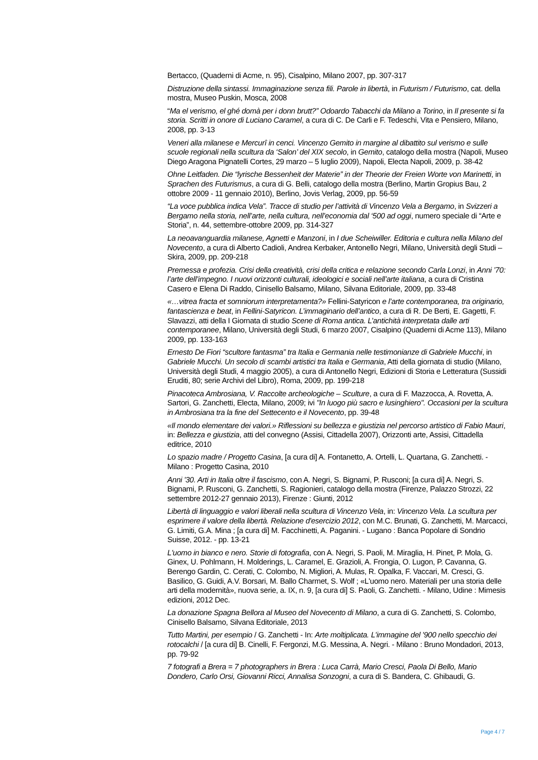Bertacco, (Quaderni di Acme, n. 95), Cisalpino, Milano 2007, pp. 307-317
Distruzione della sintassi. Immaginazione senza fili. Parole in libertà, in Futurism / Futurismo, cat. della mostra, Museo Puskin, Mosca, 2008
“Ma el verismo, el ghé domà per i donn brutt?” Odoardo Tabacchi da Milano a Torino, in Il presente si fa storia. Scritti in onore di Luciano Caramel, a cura di C. De Carli e F. Tedeschi, Vita e Pensiero, Milano, 2008, pp. 3-13
Veneri alla milanese e Mercurî in cenci. Vincenzo Gemito in margine al dibattito sul verismo e sulle scuole regionali nella scultura da ‘Salon’ del XIX secolo, in Gemito, catalogo della mostra (Napoli, Museo Diego Aragona Pignatelli Cortes, 29 marzo – 5 luglio 2009), Napoli, Electa Napoli, 2009, p. 38-42
Ohne Leitfaden. Die “lyrische Bessenheit der Materie” in der Theorie der Freien Worte von Marinetti, in Sprachen des Futurismus, a cura di G. Belli, catalogo della mostra (Berlino, Martin Gropius Bau, 2 ottobre 2009 - 11 gennaio 2010), Berlino, Jovis Verlag, 2009, pp. 56-59
“La voce pubblica indica Vela”. Tracce di studio per l’attività di Vincenzo Vela a Bergamo, in Svizzeri a Bergamo nella storia, nell’arte, nella cultura, nell’economia dal ‘500 ad oggi, numero speciale di “Arte e Storia”, n. 44, settembre-ottobre 2009, pp. 314-327
La neoavanguardia milanese, Agnetti e Manzoni, in I due Scheiwiller. Editoria e cultura nella Milano del Novecento, a cura di Alberto Cadioli, Andrea Kerbaker, Antonello Negri, Milano, Università degli Studi – Skira, 2009, pp. 209-218
Premessa e profezia. Crisi della creatività, crisi della critica e relazione secondo Carla Lonzi, in Anni ’70: l’arte dell’impegno. I nuovi orizzonti culturali, ideologici e sociali nell’arte italiana, a cura di Cristina Casero e Elena Di Raddo, Cinisello Balsamo, Milano, Silvana Editoriale, 2009, pp. 33-48
«…vitrea fracta et somniorum interpretamenta?» Fellini-Satyricon e l’arte contemporanea, tra originario, fantascienza e beat, in Fellini-Satyricon. L’immaginario dell’antico, a cura di R. De Berti, E. Gagetti, F. Slavazzi, atti della I Giornata di studio Scene di Roma antica. L’antichità interpretata dalle arti contemporanee, Milano, Università degli Studi, 6 marzo 2007, Cisalpino (Quaderni di Acme 113), Milano 2009, pp. 133-163
Ernesto De Fiori “scultore fantasma” tra Italia e Germania nelle testimonianze di Gabriele Mucchi, in Gabriele Mucchi. Un secolo di scambi artistici tra Italia e Germania, Atti della giornata di studio (Milano, Università degli Studi, 4 maggio 2005), a cura di Antonello Negri, Edizioni di Storia e Letteratura (Sussidi Eruditi, 80; serie Archivi del Libro), Roma, 2009, pp. 199-218
Pinacoteca Ambrosiana, V. Raccolte archeologiche – Sculture, a cura di F. Mazzocca, A. Rovetta, A. Sartori, G. Zanchetti, Electa, Milano, 2009; ivi "In luogo più sacro e lusinghiero". Occasioni per la scultura in Ambrosiana tra la fine del Settecento e il Novecento, pp. 39-48
«Il mondo elementare dei valori.» Riflessioni su bellezza e giustizia nel percorso artistico di Fabio Mauri, in: Bellezza e giustizia, atti del convegno (Assisi, Cittadella 2007), Orizzonti arte, Assisi, Cittadella editrice, 2010
Lo spazio madre / Progetto Casina, [a cura di] A. Fontanetto, A. Ortelli, L. Quartana, G. Zanchetti. - Milano : Progetto Casina, 2010
Anni '30. Arti in Italia oltre il fascismo, con A. Negri, S. Bignami, P. Rusconi; [a cura di] A. Negri, S. Bignami, P. Rusconi, G. Zanchetti, S. Ragionieri, catalogo della mostra (Firenze, Palazzo Strozzi, 22 settembre 2012-27 gennaio 2013), Firenze : Giunti, 2012
Libertà di linguaggio e valori liberali nella scultura di Vincenzo Vela, in: Vincenzo Vela. La scultura per esprimere il valore della libertà. Relazione d'esercizio 2012, con M.C. Brunati, G. Zanchetti, M. Marcacci, G. Limiti, G.A. Mina ; [a cura di] M. Facchinetti, A. Paganini. - Lugano : Banca Popolare di Sondrio Suisse, 2012. - pp. 13-21
L'uomo in bianco e nero. Storie di fotografia, con A. Negri, S. Paoli, M. Miraglia, H. Pinet, P. Mola, G. Ginex, U. Pohlmann, H. Molderings, L. Caramel, E. Grazioli, A. Frongia, O. Lugon, P. Cavanna, G. Berengo Gardin, C. Cerati, C. Colombo, N. Migliori, A. Mulas, R. Opalka, F. Vaccari, M. Cresci, G. Basilico, G. Guidi, A.V. Borsari, M. Ballo Charmet, S. Wolf ; «L'uomo nero. Materiali per una storia delle arti della modernità», nuova serie, a. IX, n. 9, [a cura di] S. Paoli, G. Zanchetti. - Milano, Udine : Mimesis edizioni, 2012 Dec.
La donazione Spagna Bellora al Museo del Novecento di Milano, a cura di G. Zanchetti, S. Colombo, Cinisello Balsamo, Silvana Editoriale, 2013
Tutto Martini, per esempio / G. Zanchetti - In: Arte moltiplicata. L'immagine del '900 nello specchio dei rotocalchi / [a cura di] B. Cinelli, F. Fergonzi, M.G. Messina, A. Negri. - Milano : Bruno Mondadori, 2013, pp. 79-92
7 fotografi a Brera = 7 photographers in Brera : Luca Carrà, Mario Cresci, Paola Di Bello, Mario Dondero, Carlo Orsi, Giovanni Ricci, Annalisa Sonzogni, a cura di S. Bandera, C. Ghibaudi, G.
Page 4 / 7